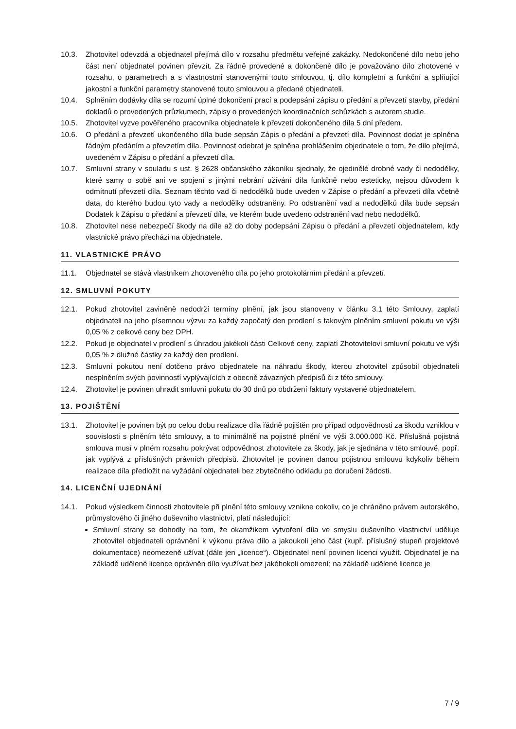10.3. Zhotovitel odevzdá a objednatel přejímá dílo v rozsahu předmětu veřejné zakázky. Nedokončené dílo nebo jeho část není objednatel povinen převzít. Za řádně provedené a dokončené dílo je považováno dílo zhotovené v rozsahu, o parametrech a s vlastnostmi stanovenými touto smlouvou, tj. dílo kompletní a funkční a splňující jakostní a funkční parametry stanovené touto smlouvou a předané objednateli.
10.4. Splněním dodávky díla se rozumí úplné dokončení prací a podepsání zápisu o předání a převzetí stavby, předání dokladů o provedených průzkumech, zápisy o provedených koordinačních schůzkách s autorem studie.
10.5. Zhotovitel vyzve pověřeného pracovníka objednatele k převzetí dokončeného díla 5 dní předem.
10.6. O předání a převzetí ukončeného díla bude sepsán Zápis o předání a převzetí díla. Povinnost dodat je splněna řádným předáním a převzetím díla. Povinnost odebrat je splněna prohlášením objednatele o tom, že dílo přejímá, uvedeném v Zápisu o předání a převzetí díla.
10.7. Smluvní strany v souladu s ust. § 2628 občanského zákoníku sjednaly, že ojedinělé drobné vady či nedodělky, které samy o sobě ani ve spojení s jinými nebrání užívání díla funkčně nebo esteticky, nejsou důvodem k odmítnutí převzetí díla. Seznam těchto vad či nedodělků bude uveden v Zápise o předání a převzetí díla včetně data, do kterého budou tyto vady a nedodělky odstraněny. Po odstranění vad a nedodělků díla bude sepsán Dodatek k Zápisu o předání a převzetí díla, ve kterém bude uvedeno odstranění vad nebo nedodělků.
10.8. Zhotovitel nese nebezpečí škody na díle až do doby podepsání Zápisu o předání a převzetí objednatelem, kdy vlastnické právo přechází na objednatele.
11. VLASTNICKÉ PRÁVO
11.1. Objednatel se stává vlastníkem zhotoveného díla po jeho protokolárním předání a převzetí.
12. SMLUVNÍ POKUTY
12.1. Pokud zhotovitel zaviněně nedodrží termíny plnění, jak jsou stanoveny v článku 3.1 této Smlouvy, zaplatí objednateli na jeho písemnou výzvu za každý započatý den prodlení s takovým plněním smluvní pokutu ve výši 0,05 % z celkové ceny bez DPH.
12.2. Pokud je objednatel v prodlení s úhradou jakékoli části Celkové ceny, zaplatí Zhotovitelovi smluvní pokutu ve výši 0,05 % z dlužné částky za každý den prodlení.
12.3. Smluvní pokutou není dotčeno právo objednatele na náhradu škody, kterou zhotovitel způsobil objednateli nesplněním svých povinností vyplývajících z obecně závazných předpisů či z této smlouvy.
12.4. Zhotovitel je povinen uhradit smluvní pokutu do 30 dnů po obdržení faktury vystavené objednatelem.
13. POJIŠTĚNÍ
13.1. Zhotovitel je povinen být po celou dobu realizace díla řádně pojištěn pro případ odpovědnosti za škodu vzniklou v souvislosti s plněním této smlouvy, a to minimálně na pojistné plnění ve výši 3.000.000 Kč. Příslušná pojistná smlouva musí v plném rozsahu pokrývat odpovědnost zhotovitele za škody, jak je sjednána v této smlouvě, popř. jak vyplývá z příslušných právních předpisů. Zhotovitel je povinen danou pojistnou smlouvu kdykoliv během realizace díla předložit na vyžádání objednateli bez zbytečného odkladu po doručení žádosti.
14. LICENČNÍ UJEDNÁNÍ
14.1. Pokud výsledkem činnosti zhotovitele při plnění této smlouvy vznikne cokoliv, co je chráněno právem autorského, průmyslového či jiného duševního vlastnictví, platí následující:
Smluvní strany se dohodly na tom, že okamžikem vytvoření díla ve smyslu duševního vlastnictví uděluje zhotovitel objednateli oprávnění k výkonu práva dílo a jakoukoli jeho část (kupř. příslušný stupeň projektové dokumentace) neomezeně užívat (dále jen „licence“). Objednatel není povinen licenci využít. Objednatel je na základě udělené licence oprávněn dílo využívat bez jakéhokoli omezení; na základě udělené licence je
7 / 9